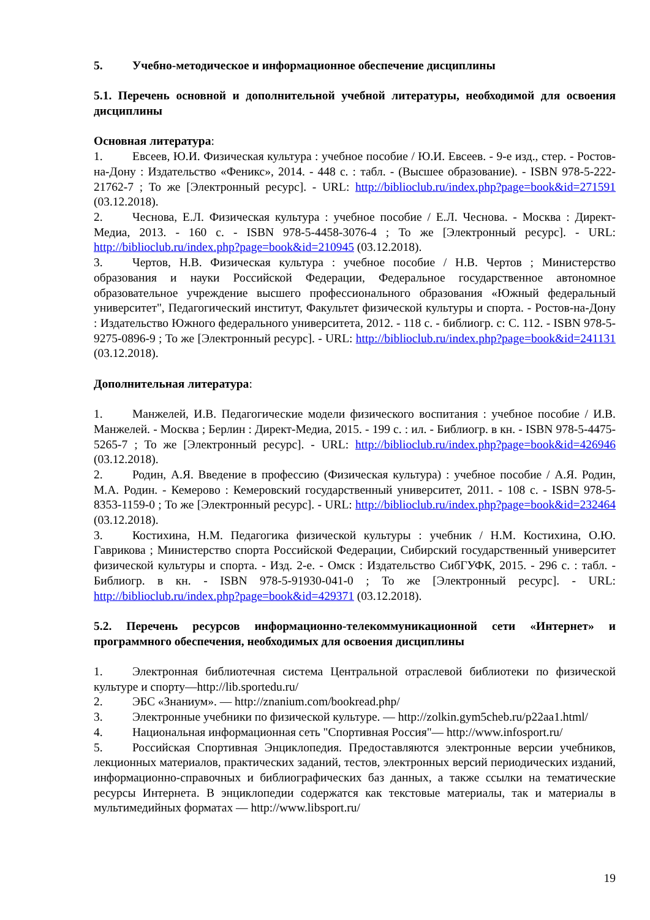5. Учебно-методическое и информационное обеспечение дисциплины
5.1. Перечень основной и дополнительной учебной литературы, необходимой для освоения дисциплины
Основная литература:
1. Евсеев, Ю.И. Физическая культура : учебное пособие / Ю.И. Евсеев. - 9-е изд., стер. - Ростов-на-Дону : Издательство «Феникс», 2014. - 448 с. : табл. - (Высшее образование). - ISBN 978-5-222-21762-7 ; То же [Электронный ресурс]. - URL: http://biblioclub.ru/index.php?page=book&id=271591 (03.12.2018).
2. Чеснова, Е.Л. Физическая культура : учебное пособие / Е.Л. Чеснова. - Москва : Директ-Медиа, 2013. - 160 с. - ISBN 978-5-4458-3076-4 ; То же [Электронный ресурс]. - URL: http://biblioclub.ru/index.php?page=book&id=210945 (03.12.2018).
3. Чертов, Н.В. Физическая культура : учебное пособие / Н.В. Чертов ; Министерство образования и науки Российской Федерации, Федеральное государственное автономное образовательное учреждение высшего профессионального образования «Южный федеральный университет", Педагогический институт, Факультет физической культуры и спорта. - Ростов-на-Дону : Издательство Южного федерального университета, 2012. - 118 с. - библиогр. с: С. 112. - ISBN 978-5-9275-0896-9 ; То же [Электронный ресурс]. - URL: http://biblioclub.ru/index.php?page=book&id=241131 (03.12.2018).
Дополнительная литература:
1. Манжелей, И.В. Педагогические модели физического воспитания : учебное пособие / И.В. Манжелей. - Москва ; Берлин : Директ-Медиа, 2015. - 199 с. : ил. - Библиогр. в кн. - ISBN 978-5-4475-5265-7 ; То же [Электронный ресурс]. - URL: http://biblioclub.ru/index.php?page=book&id=426946 (03.12.2018).
2. Родин, А.Я. Введение в профессию (Физическая культура) : учебное пособие / А.Я. Родин, М.А. Родин. - Кемерово : Кемеровский государственный университет, 2011. - 108 с. - ISBN 978-5-8353-1159-0 ; То же [Электронный ресурс]. - URL: http://biblioclub.ru/index.php?page=book&id=232464 (03.12.2018).
3. Костихина, Н.М. Педагогика физической культуры : учебник / Н.М. Костихина, О.Ю. Гаврикова ; Министерство спорта Российской Федерации, Сибирский государственный университет физической культуры и спорта. - Изд. 2-е. - Омск : Издательство СибГУФК, 2015. - 296 с. : табл. - Библиогр. в кн. - ISBN 978-5-91930-041-0 ; То же [Электронный ресурс]. - URL: http://biblioclub.ru/index.php?page=book&id=429371 (03.12.2018).
5.2. Перечень ресурсов информационно-телекоммуникационной сети «Интернет» и программного обеспечения, необходимых для освоения дисциплины
1. Электронная библиотечная система Центральной отраслевой библиотеки по физической культуре и спорту—http://lib.sportedu.ru/
2. ЭБС «Знаниум». — http://znanium.com/bookread.php/
3. Электронные учебники по физической культуре. — http://zolkin.gym5cheb.ru/p22aa1.html/
4. Национальная информационная сеть "Спортивная Россия"— http://www.infosport.ru/
5. Российская Спортивная Энциклопедия. Предоставляются электронные версии учебников, лекционных материалов, практических заданий, тестов, электронных версий периодических изданий, информационно-справочных и библиографических баз данных, а также ссылки на тематические ресурсы Интернета. В энциклопедии содержатся как текстовые материалы, так и материалы в мультимедийных форматах — http://www.libsport.ru/
19